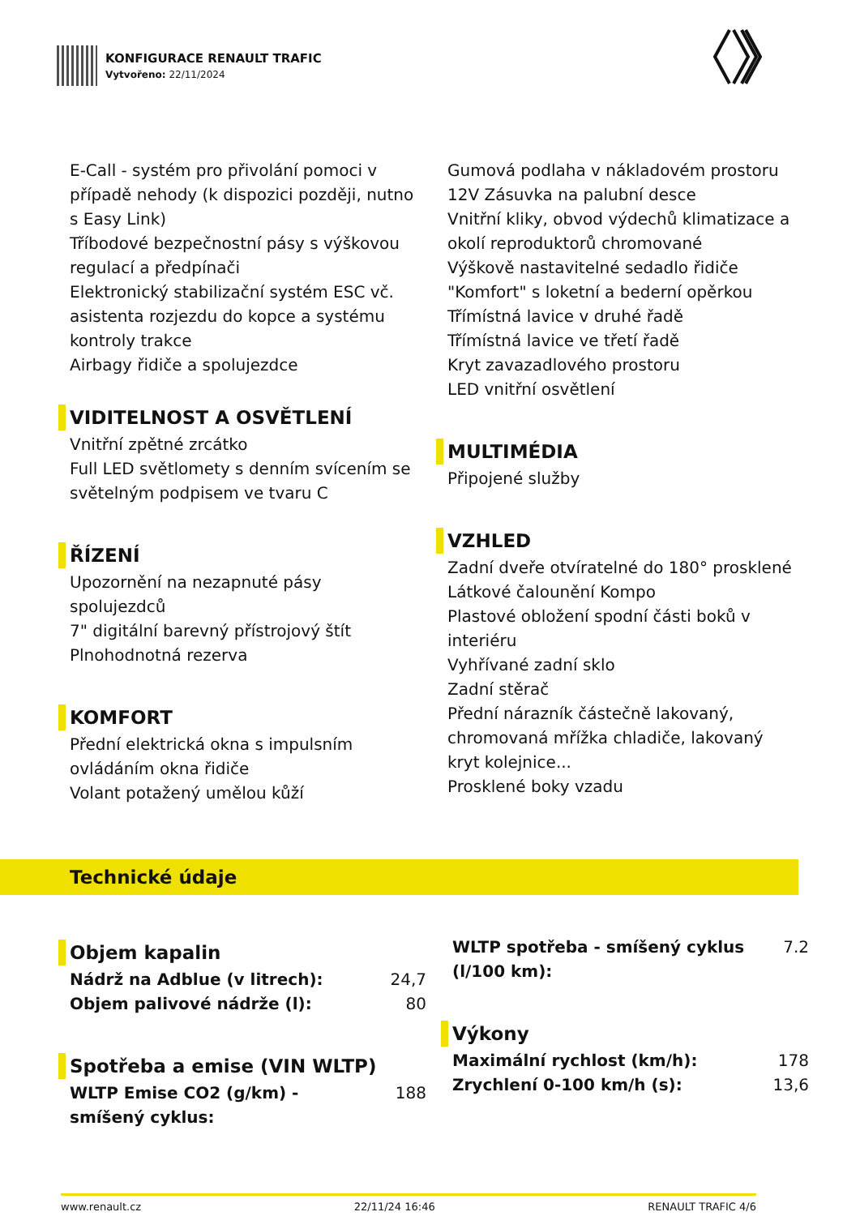KONFIGURACE RENAULT TRAFIC
Vytvořeno: 22/11/2024
E-Call - systém pro přivolání pomoci v případě nehody (k dispozici později, nutno s Easy Link)
Tříbodové bezpečnostní pásy s výškovou regulací a předpínači
Elektronický stabilizační systém ESC vč. asistenta rozjezdu do kopce a systému kontroly trakce
Airbagy řidiče a spolujezdce
VIDITELNOST A OSVĚTLENÍ
Vnitřní zpětné zrcátko
Full LED světlomety s denním svícením se světelným podpisem ve tvaru C
ŘÍZENÍ
Upozornění na nezapnuté pásy spolujezdců
7" digitální barevný přístrojový štít
Plnohodnotná rezerva
KOMFORT
Přední elektrická okna s impulsním ovládáním okna řidiče
Volant potažený umělou kůží
Gumová podlaha v nákladovém prostoru
12V Zásuvka na palubní desce
Vnitřní kliky, obvod výdechů klimatizace a okolí reproduktorů chromované
Výškově nastavitelné sedadlo řidiče "Komfort" s loketní a bederní opěrkou
Třímístná lavice v druhé řadě
Třímístná lavice ve třetí řadě
Kryt zavazadlového prostoru
LED vnitřní osvětlení
MULTIMÉDIA
Připojené služby
VZHLED
Zadní dveře otvíratelné do 180° prosklené
Látkové čalounění Kompo
Plastové obložení spodní části boků v interiéru
Vyhřívané zadní sklo
Zadní stěrač
Přední nárazník částečně lakovaný, chromovaná mřížka chladiče, lakovaný kryt kolejnice...
Prosklené boky vzadu
Technické údaje
Objem kapalin
| Nádrž na Adblue (v litrech): | 24,7 |
| Objem palivové nádrže (l): | 80 |
Spotřeba a emise (VIN WLTP)
| WLTP Emise CO2 (g/km) - smíšený cyklus: | 188 |
| WLTP spotřeba - smíšený cyklus (l/100 km): | 7.2 |
Výkony
| Maximální rychlost (km/h): | 178 |
| Zrychlení 0-100 km/h (s): | 13,6 |
www.renault.cz 22/11/24 16:46 RENAULT TRAFIC 4/6